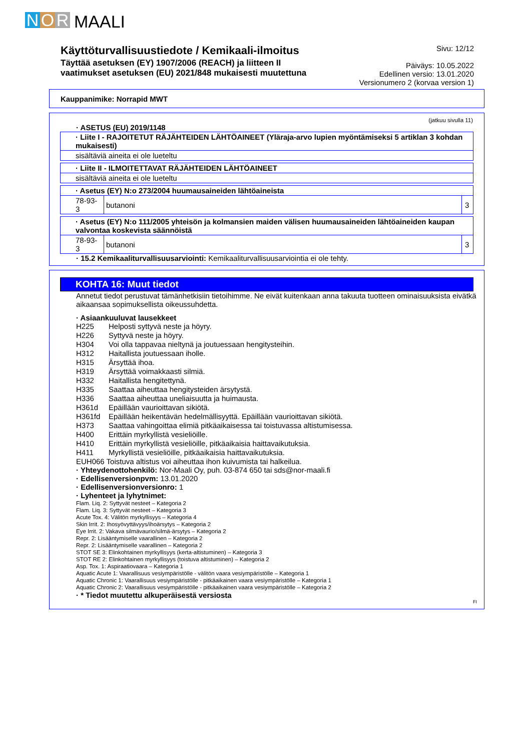N O R MAALI
Käyttöturvallisuustiedote / Kemikaali-ilmoitus
Täyttää asetuksen (EY) 1907/2006 (REACH) ja liitteen II
vaatimukset asetuksen (EU) 2021/848 mukaisesti muutettuna
Sivu: 12/12
Päiväys: 10.05.2022
Edellinen versio: 13.01.2020
Versionumero 2 (korvaa version 1)
Kauppanimike: Norrapid MWT
(jatkuu sivulla 11)
· ASETUS (EU) 2019/1148
| · Liite I - RAJOITETUT RÄJÄHTEIDEN LÄHTÖAINEET (Yläraja-arvo lupien myöntämiseksi 5 artiklan 3 kohdan mukaisesti) |
| sisältäviä aineita ei ole lueteltu |
| · Liite II - ILMOITETTAVAT RÄJÄHTEIDEN LÄHTÖAINEET |
| sisältäviä aineita ei ole lueteltu |
| · Asetus (EY) N:o 273/2004 huumausaineiden lähtöaineista | | |
| 78-93-3 | butanoni | 3 |
| · Asetus (EY) N:o 111/2005 yhteisön ja kolmansien maiden välisen huumausaineiden lähtöaineiden kaupan valvontaa koskevista säännöistä | | |
| 78-93-3 | butanoni | 3 |
· 15.2 Kemikaaliturvallisuusarviointi: Kemikaaliturvallisuusarviointia ei ole tehty.
KOHTA 16: Muut tiedot
Annetut tiedot perustuvat tämänhetkisiin tietoihimme. Ne eivät kuitenkaan anna takuuta tuotteen ominaisuuksista eivätkä aikaansaa sopimuksellista oikeussuhdetta.
· Asiaankuuluvat lausekkeet
H225 Helposti syttyvä neste ja höyry.
H226 Syttyvä neste ja höyry.
H304 Voi olla tappavaa nieltynä ja joutuessaan hengitysteihin.
H312 Haitallista joutuessaan iholle.
H315 Ärsyttää ihoa.
H319 Ärsyttää voimakkaasti silmiä.
H332 Haitallista hengitettynä.
H335 Saattaa aiheuttaa hengitysteiden ärsytystä.
H336 Saattaa aiheuttaa uneliaisuutta ja huimausta.
H361d Epäillään vaurioittavan sikiötä.
H361fd Epäillään heikentävän hedelmällisyyttä. Epäillään vaurioittavan sikiötä.
H373 Saattaa vahingoittaa elimiä pitkäaikaisessa tai toistuvassa altistumisessa.
H400 Erittäin myrkyllistä vesieliöille.
H410 Erittäin myrkyllistä vesieliöille, pitkäaikaisia haittavaikutuksia.
H411 Myrkyllistä vesieliöille, pitkäaikaisia haittavaikutuksia.
EUH066 Toistuva altistus voi aiheuttaa ihon kuivumista tai halkeilua.
· Yhteydenottohenkilö: Nor-Maali Oy, puh. 03-874 650 tai sds@nor-maali.fi
· Edellisenversionpvm: 13.01.2020
· Edellisenversionversionro: 1
· Lyhenteet ja lyhytnimet:
Flam. Liq. 2: Syttyvät nesteet – Kategoria 2
Flam. Liq. 3: Syttyvät nesteet – Kategoria 3
Acute Tox. 4: Välitön myrkyllisyys – Kategoria 4
Skin Irrit. 2: Ihosyövyttävyys/ihoärsytys – Kategoria 2
Eye Irrit. 2: Vakava silmävaurio/silmä-ärsytys – Kategoria 2
Repr. 2: Lisääntymiselle vaarallinen – Kategoria 2
Repr. 2: Lisääntymiselle vaarallinen – Kategoria 2
STOT SE 3: Elinkohtainen myrkyllisyys (kerta-altistuminen) – Kategoria 3
STOT RE 2: Elinkohtainen myrkyllisyys (toistuva altistuminen) – Kategoria 2
Asp. Tox. 1: Aspiraatiovaara – Kategoria 1
Aquatic Acute 1: Vaarallisuus vesiympäristölle - välitön vaara vesiympäristölle – Kategoria 1
Aquatic Chronic 1: Vaarallisuus vesiympäristölle - pitkäaikainen vaara vesiympäristölle – Kategoria 1
Aquatic Chronic 2: Vaarallisuus vesiympäristölle - pitkäaikainen vaara vesiympäristölle – Kategoria 2
· * Tiedot muutettu alkuperäisestä versiosta
FI